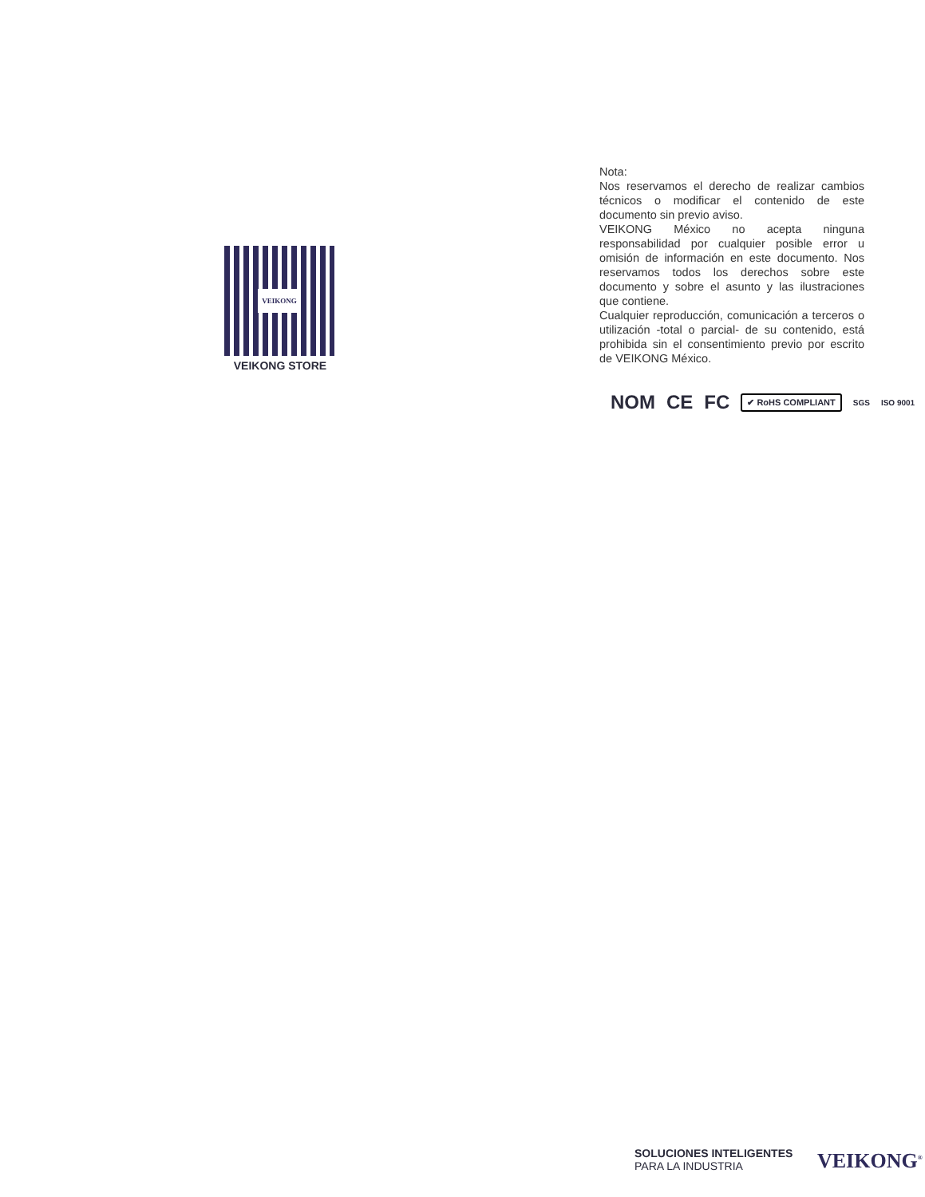VEIKONG
VEIKONG STORE
Nota:
Nos reservamos el derecho de realizar cambios técnicos o modificar el contenido de este documento sin previo aviso.
VEIKONG México no acepta ninguna responsabilidad por cualquier posible error u omisión de información en este documento. Nos reservamos todos los derechos sobre este documento y sobre el asunto y las ilustraciones que contiene.
Cualquier reproducción, comunicación a terceros o utilización -total o parcial- de su contenido, está prohibida sin el consentimiento previo por escrito de VEIKONG México.
NOM CE FC ✔ RoHS COMPLIANT SGS ISO 9001
SOLUCIONES INTELIGENTES
PARA LA INDUSTRIA
VEIKONG<sup>®</sup>